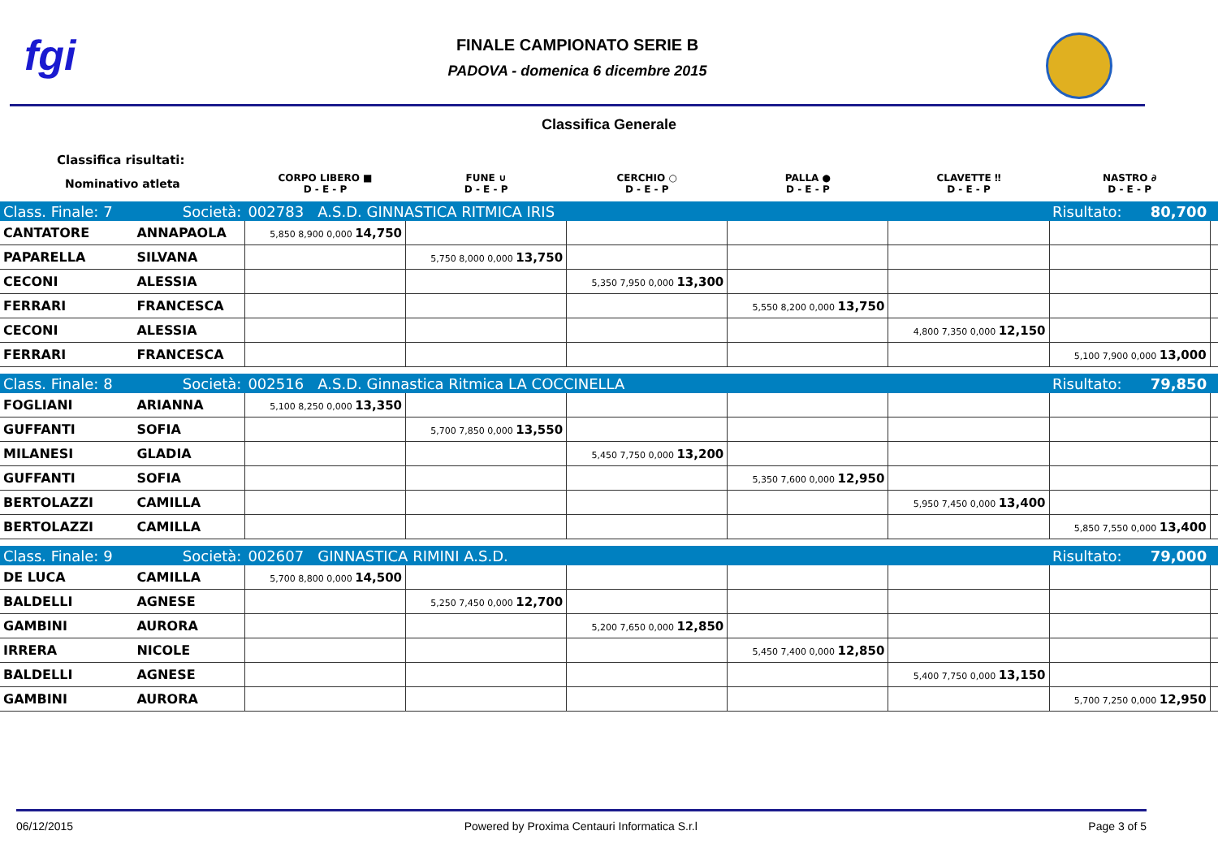fgi
FINALE CAMPIONATO SERIE B
PADOVA - domenica 6 dicembre 2015
Classifica Generale
| Classifica risultati: | | | | | | | | |
| Nominativo atleta | | CORPO LIBERO ■ D - E - P | FUNE ∪ D - E - P | CERCHIO ○ D - E - P | PALLA ● D - E - P | CLAVETTE ‼ D - E - P | NASTRO ∂ D - E - P | |
| Class. Finale: 7 | Società: | 002783 A.S.D. GINNASTICA RITMICA IRIS | | | | | Risultato: 80,700 | |
| CANTATORE | ANNAPAOLA | 5,850 8,900 0,000 14,750 | | | | | | |
| PAPARELLA | SILVANA | | 5,750 8,000 0,000 13,750 | | | | | |
| CECONI | ALESSIA | | | 5,350 7,950 0,000 13,300 | | | | |
| FERRARI | FRANCESCA | | | | 5,550 8,200 0,000 13,750 | | | |
| CECONI | ALESSIA | | | | | 4,800 7,350 0,000 12,150 | | |
| FERRARI | FRANCESCA | | | | | | 5,100 7,900 0,000 13,000 | |
| Class. Finale: 8 | Società: | 002516 A.S.D. Ginnastica Ritmica LA COCCINELLA | | | | | Risultato: 79,850 | |
| FOGLIANI | ARIANNA | 5,100 8,250 0,000 13,350 | | | | | | |
| GUFFANTI | SOFIA | | 5,700 7,850 0,000 13,550 | | | | | |
| MILANESI | GLADIA | | | 5,450 7,750 0,000 13,200 | | | | |
| GUFFANTI | SOFIA | | | | 5,350 7,600 0,000 12,950 | | | |
| BERTOLAZZI | CAMILLA | | | | | 5,950 7,450 0,000 13,400 | | |
| BERTOLAZZI | CAMILLA | | | | | | 5,850 7,550 0,000 13,400 | |
| Class. Finale: 9 | Società: | 002607 GINNASTICA RIMINI A.S.D. | | | | | Risultato: 79,000 | |
| DE LUCA | CAMILLA | 5,700 8,800 0,000 14,500 | | | | | | |
| BALDELLI | AGNESE | | 5,250 7,450 0,000 12,700 | | | | | |
| GAMBINI | AURORA | | | 5,200 7,650 0,000 12,850 | | | | |
| IRRERA | NICOLE | | | | 5,450 7,400 0,000 12,850 | | | |
| BALDELLI | AGNESE | | | | | 5,400 7,750 0,000 13,150 | | |
| GAMBINI | AURORA | | | | | | 5,700 7,250 0,000 12,950 | |
06/12/2015 Powered by Proxima Centauri Informatica S.r.l Page 3 of 5